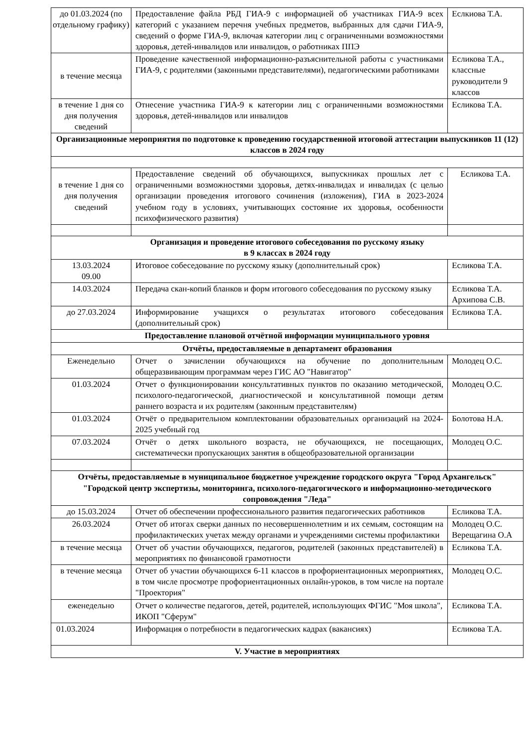| до 01.03.2024 (по отдельному графику) | Предоставление файла РБД ГИА-9 с информацией об участниках ГИА-9 всех категорий с указанием перечня учебных предметов, выбранных для сдачи ГИА-9, сведений о форме ГИА-9, включая категории лиц с ограниченными возможностями здоровья, детей-инвалидов или инвалидов, о работниках ППЭ | Еслкиова Т.А. |
| в течение месяца | Проведение качественной информационно-разъяснительной работы с участниками ГИА-9, с родителями (законными представителями), педагогическими работниками | Есликова Т.А., классные руководители 9 классов |
| в течение 1 дня со дня получения сведений | Отнесение участника ГИА-9 к категории лиц с ограниченными возможностями здоровья, детей-инвалидов или инвалидов | Есликова Т.А. |
| Организационные мероприятия по подготовке к проведению государственной итоговой аттестации выпускников 11 (12) классов в 2024 году | | |
| в течение 1 дня со дня получения сведений | Предоставление сведений об обучающихся, выпускниках прошлых лет с ограниченными возможностями здоровья, детях-инвалидах и инвалидах (с целью организации проведения итогового сочинения (изложения), ГИА в 2023-2024 учебном году в условиях, учитывающих состояние их здоровья, особенности психофизического развития) | Есликова Т.А. |
| Организация и проведение итогового собеседования по русскому языку в 9 классах в 2024 году | | |
| 13.03.2024 09.00 | Итоговое собеседование по русскому языку (дополнительный срок) | Есликова Т.А. |
| 14.03.2024 | Передача скан-копий бланков и форм итогового собеседования по русскому языку | Есликова Т.А. Архипова С.В. |
| до 27.03.2024 | Информирование учащихся о результатах итогового собеседования (дополнительный срок) | Есликова Т.А. |
| Предоставление плановой отчётной информации муниципального уровня | | |
| Отчёты, предоставляемые в департамент образования | | |
| Еженедельно | Отчет о зачислении обучающихся на обучение по дополнительным общеразвивающим программам через ГИС АО "Навигатор" | Молодец О.С. |
| 01.03.2024 | Отчет о функционировании консультативных пунктов по оказанию методической, психолого-педагогической, диагностической и консультативной помощи детям раннего возраста и их родителям (законным представителям) | Молодец О.С. |
| 01.03.2024 | Отчёт о предварительном комплектовании образовательных организаций на 2024-2025 учебный год | Болотова Н.А. |
| 07.03.2024 | Отчёт о детях школьного возраста, не обучающихся, не посещающих, систематически пропускающих занятия в общеобразовательной организации | Молодец О.С. |
| Отчёты, предоставляемые в муниципальное бюджетное учреждение городского округа "Город Архангельск" "Городской центр экспертизы, мониторинга, психолого-педагогического и информационно-методического сопровождения "Леда" | | |
| до 15.03.2024 | Отчет об обеспечении профессионального развития педагогических работников | Есликова Т.А. |
| 26.03.2024 | Отчет об итогах сверки данных по несовершеннолетним и их семьям, состоящим на профилактических учетах между органами и учреждениями системы профилактики | Молодец О.С. Верещагина О.А |
| в течение месяца | Отчет об участии обучающихся, педагогов, родителей (законных представителей) в мероприятиях по финансовой грамотности | Есликова Т.А. |
| в течение месяца | Отчет об участии обучающихся 6-11 классов в профориентационных мероприятиях, в том числе просмотре профориентационных онлайн-уроков, в том числе на портале "Проектория" | Молодец О.С. |
| еженедельно | Отчет о количестве педагогов, детей, родителей, использующих ФГИС "Моя школа", ИКОП "Сферум" | Есликова Т.А. |
| 01.03.2024 | Информация о потребности в педагогических кадрах (вакансиях) | Есликова Т.А. |
| V. Участие в мероприятиях | | |